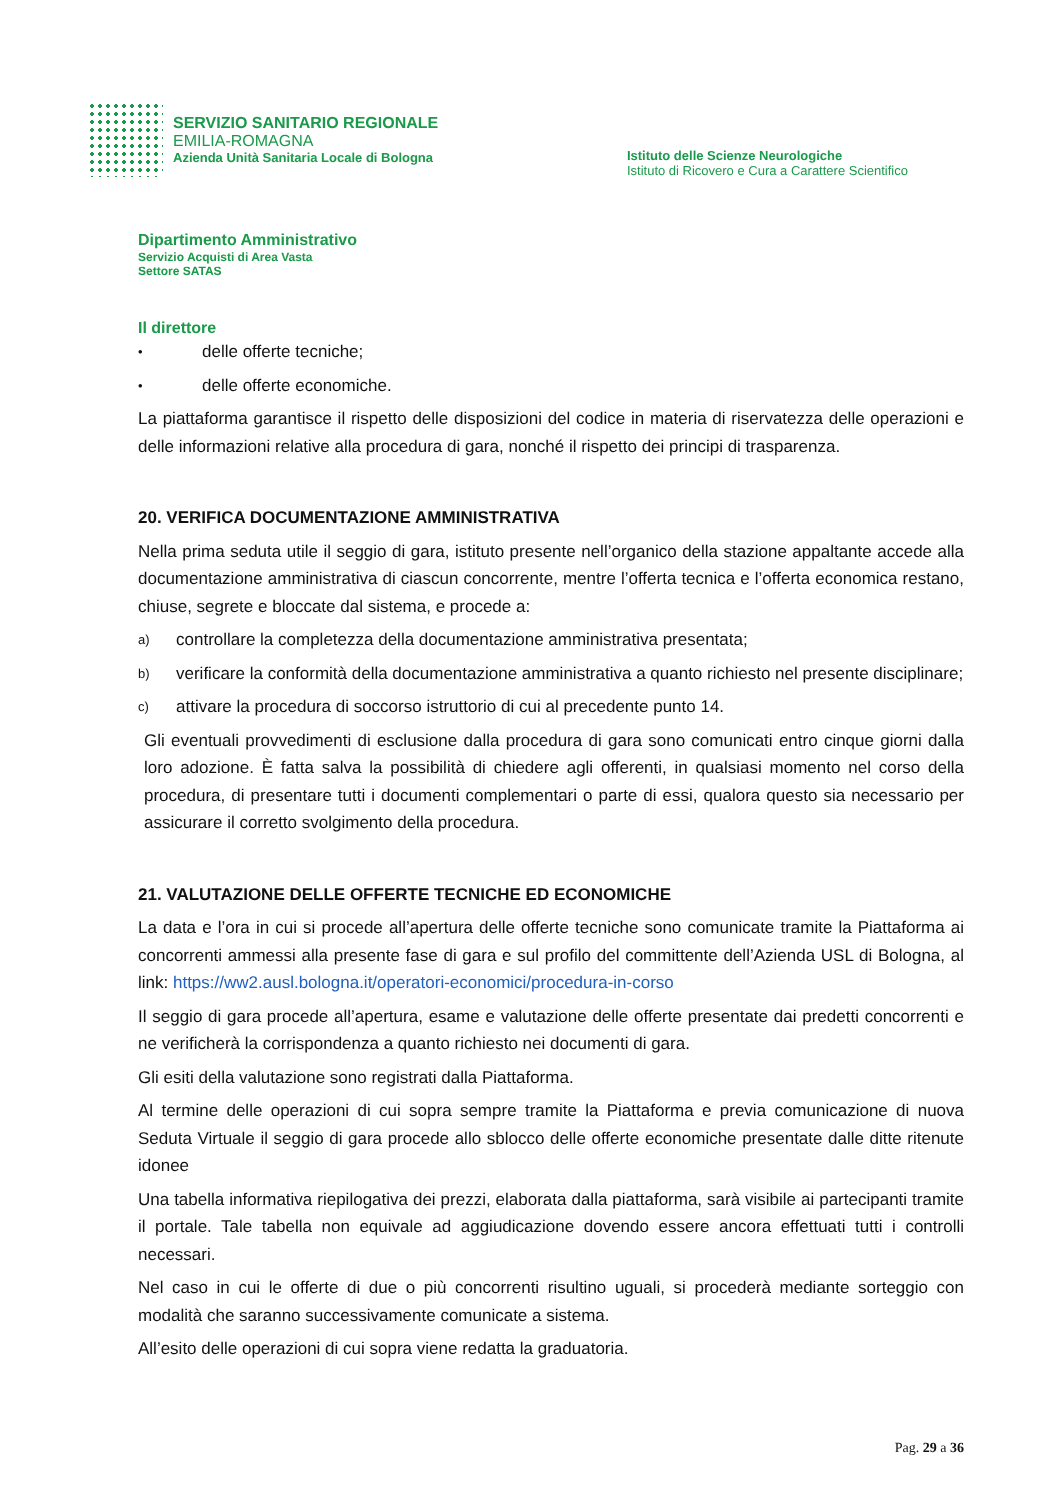SERVIZIO SANITARIO REGIONALE
EMILIA-ROMAGNA
Azienda Unità Sanitaria Locale di Bologna
Istituto delle Scienze Neurologiche
Istituto di Ricovero e Cura a Carattere Scientifico
Dipartimento Amministrativo
Servizio Acquisti di Area Vasta
Settore SATAS
Il direttore
• delle offerte tecniche;
• delle offerte economiche.
La piattaforma garantisce il rispetto delle disposizioni del codice in materia di riservatezza delle operazioni e delle informazioni relative alla procedura di gara, nonché il rispetto dei principi di trasparenza.
20. VERIFICA DOCUMENTAZIONE AMMINISTRATIVA
Nella prima seduta utile il seggio di gara, istituto presente nell’organico della stazione appaltante accede alla documentazione amministrativa di ciascun concorrente, mentre l’offerta tecnica e l’offerta economica restano, chiuse, segrete e bloccate dal sistema, e procede a:
a) controllare la completezza della documentazione amministrativa presentata;
b) verificare la conformità della documentazione amministrativa a quanto richiesto nel presente disciplinare;
c) attivare la procedura di soccorso istruttorio di cui al precedente punto 14.
Gli eventuali provvedimenti di esclusione dalla procedura di gara sono comunicati entro cinque giorni dalla loro adozione. È fatta salva la possibilità di chiedere agli offerenti, in qualsiasi momento nel corso della procedura, di presentare tutti i documenti complementari o parte di essi, qualora questo sia necessario per assicurare il corretto svolgimento della procedura.
21. VALUTAZIONE DELLE OFFERTE TECNICHE ED ECONOMICHE
La data e l’ora in cui si procede all’apertura delle offerte tecniche sono comunicate tramite la Piattaforma ai concorrenti ammessi alla presente fase di gara e sul profilo del committente dell’Azienda USL di Bologna, al link: https://ww2.ausl.bologna.it/operatori-economici/procedura-in-corso
Il seggio di gara procede all’apertura, esame e valutazione delle offerte presentate dai predetti concorrenti e ne verificherà la corrispondenza a quanto richiesto nei documenti di gara.
Gli esiti della valutazione sono registrati dalla Piattaforma.
Al termine delle operazioni di cui sopra sempre tramite la Piattaforma e previa comunicazione di nuova Seduta Virtuale il seggio di gara procede allo sblocco delle offerte economiche presentate dalle ditte ritenute idonee
Una tabella informativa riepilogativa dei prezzi, elaborata dalla piattaforma, sarà visibile ai partecipanti tramite il portale. Tale tabella non equivale ad aggiudicazione dovendo essere ancora effettuati tutti i controlli necessari.
Nel caso in cui le offerte di due o più concorrenti risultino uguali, si procederà mediante sorteggio con modalità che saranno successivamente comunicate a sistema.
All’esito delle operazioni di cui sopra viene redatta la graduatoria.
Pag. 29 a 36